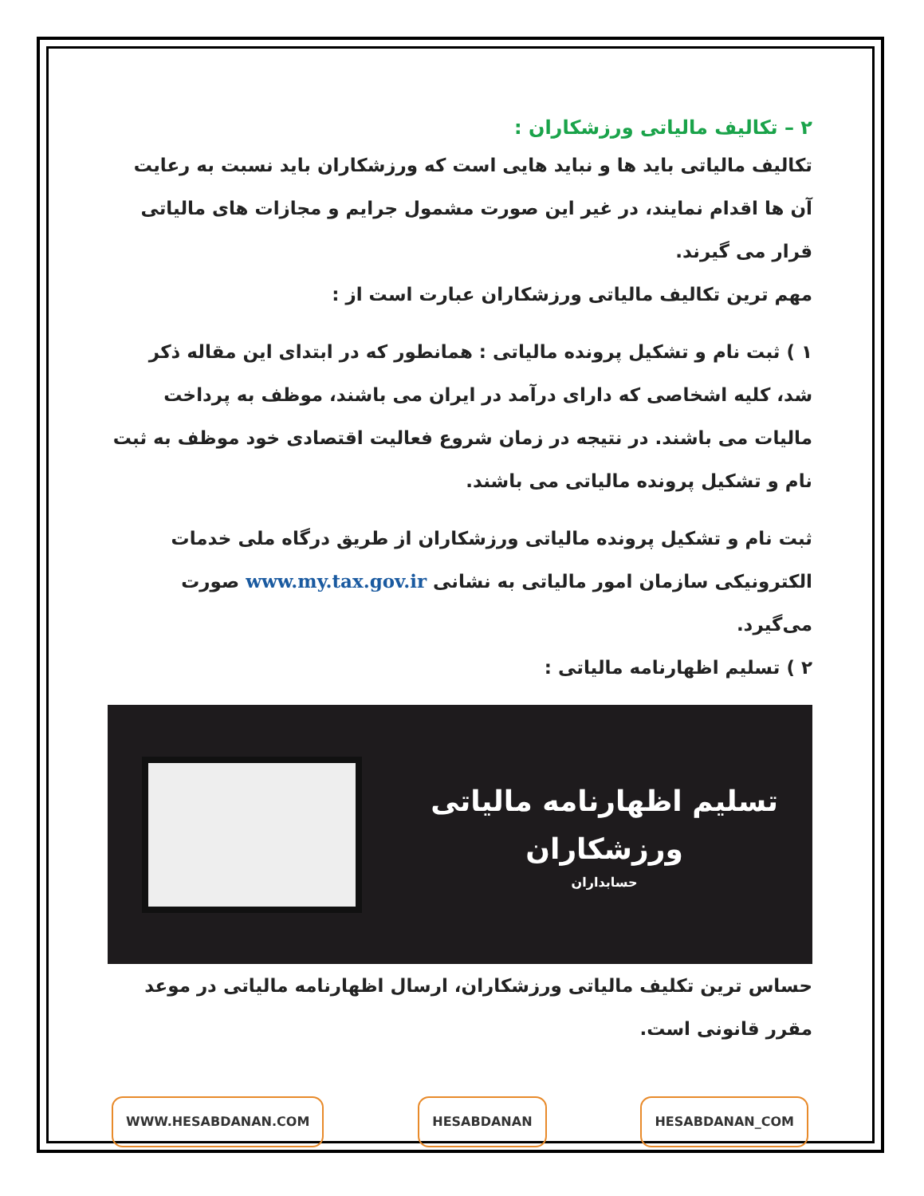۲ – تکالیف مالیاتی ورزشکاران :
تکالیف مالیاتی باید ها و نباید هایی است که ورزشکاران باید نسبت به رعایت آن ها اقدام نمایند، در غیر این صورت مشمول جرایم و مجازات های مالیاتی قرار می گیرند.
مهم ترین تکالیف مالیاتی ورزشکاران عبارت است از :
۱ ) ثبت نام و تشکیل پرونده مالیاتی : همانطور که در ابتدای این مقاله ذکر شد، کلیه اشخاصی که دارای درآمد در ایران می باشند، موظف به پرداخت مالیات می باشند. در نتیجه در زمان شروع فعالیت اقتصادی خود موظف به ثبت نام و تشکیل پرونده مالیاتی می باشند.
ثبت نام و تشکیل پرونده مالیاتی ورزشکاران از طریق درگاه ملی خدمات الکترونیکی سازمان امور مالیاتی به نشانی www.my.tax.gov.ir صورت می‌گیرد.
۲ ) تسلیم اظهارنامه مالیاتی :
تسلیم اظهارنامه مالیاتی
ورزشکاران
حسابداران
حساس ترین تکلیف مالیاتی ورزشکاران، ارسال اظهارنامه مالیاتی در موعد مقرر قانونی است.
WWW.HESABDANAN.COM HESABDANAN HESABDANAN_COM